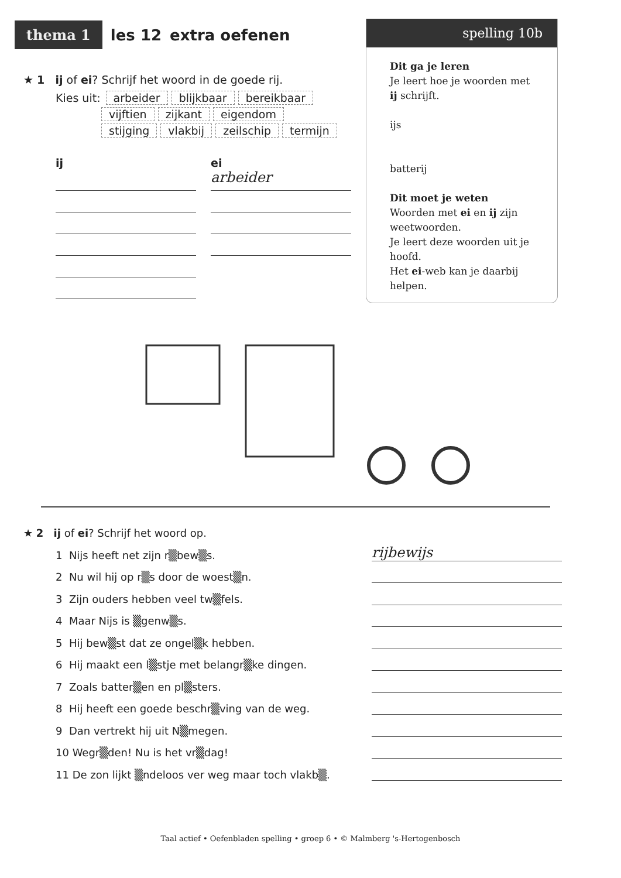thema 1 les 12 extra oefenen
spelling 10b
Dit ga je leren
Je leert hoe je woorden met ij schrijft.
ijs
batterij
Dit moet je weten
Woorden met ei en ij zijn weetwoorden.
Je leert deze woorden uit je hoofd.
Het ei-web kan je daarbij helpen.
★ 1 ij of ei? Schrijf het woord in de goede rij.
Kies uit: arbeider blijkbaar bereikbaar
vijftien zijkant eigendom
stijging vlakbij zeilschip termijn
ij ei
arbeider
★ 2 ij of ei? Schrijf het woord op.
1 Nijs heeft net zijn r▒bew▒s. rijbewijs
2 Nu wil hij op r▒s door de woest▒n.
3 Zijn ouders hebben veel tw▒fels.
4 Maar Nijs is ▒genw▒s.
5 Hij bew▒st dat ze ongel▒k hebben.
6 Hij maakt een l▒stje met belangr▒ke dingen.
7 Zoals batter▒en en pl▒sters.
8 Hij heeft een goede beschr▒ving van de weg.
9 Dan vertrekt hij uit N▒megen.
10 Wegr▒den! Nu is het vr▒dag!
11 De zon lijkt ▒ndeloos ver weg maar toch vlakb▒.
Taal actief • Oefenbladen spelling • groep 6 • © Malmberg 's-Hertogenbosch